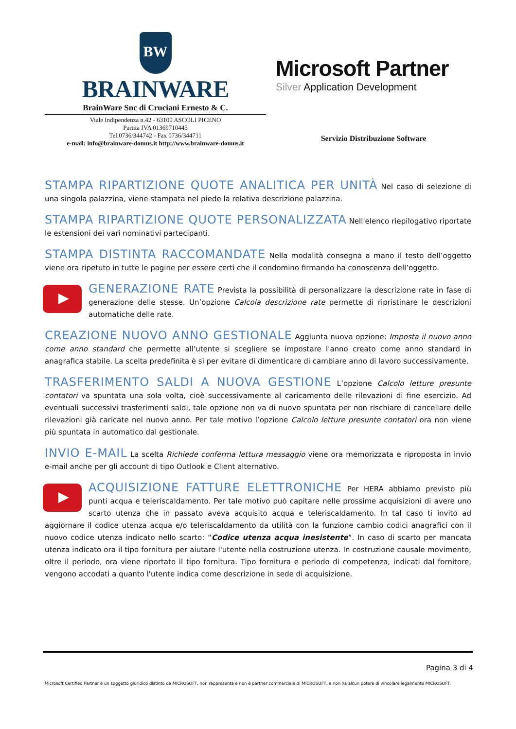BW
BRAINWARE
BrainWare Snc di Cruciani Ernesto & C.
Viale Indipendenza n.42 - 63100 ASCOLI PICENO
Partita IVA 01369710445
Tel.0736/344742 - Fax 0736/344711
e-mail: info@brainware-domus.it http://www.brainware-domus.it
Microsoft Partner
Silver Application Development
Servizio Distribuzione Software
STAMPA RIPARTIZIONE QUOTE ANALITICA PER UNITÀ
Nel caso di selezione di una singola palazzina, viene stampata nel piede la relativa descrizione palazzina.
STAMPA RIPARTIZIONE QUOTE PERSONALIZZATA
Nell'elenco riepilogativo riportate le estensioni dei vari nominativi partecipanti.
STAMPA DISTINTA RACCOMANDATE
Nella modalità consegna a mano il testo dell’oggetto viene ora ripetuto in tutte le pagine per essere certi che il condomino firmando ha conoscenza dell’oggetto.
GENERAZIONE RATE
Prevista la possibilità di personalizzare la descrizione rate in fase di generazione delle stesse. Un’opzione Calcola descrizione rate permette di ripristinare le descrizioni automatiche delle rate.
CREAZIONE NUOVO ANNO GESTIONALE
Aggiunta nuova opzione: Imposta il nuovo anno come anno standard che permette all'utente si scegliere se impostare l'anno creato come anno standard in anagrafica stabile. La scelta predefinita è sì per evitare di dimenticare di cambiare anno di lavoro successivamente.
TRASFERIMENTO SALDI A NUOVA GESTIONE
L’opzione Calcolo letture presunte contatori va spuntata una sola volta, cioè successivamente al caricamento delle rilevazioni di fine esercizio. Ad eventuali successivi trasferimenti saldi, tale opzione non va di nuovo spuntata per non rischiare di cancellare delle rilevazioni già caricate nel nuovo anno. Per tale motivo l’opzione Calcolo letture presunte contatori ora non viene più spuntata in automatico dal gestionale.
INVIO E-MAIL
La scelta Richiede conferma lettura messaggio viene ora memorizzata e riproposta in invio e-mail anche per gli account di tipo Outlook e Client alternativo.
ACQUISIZIONE FATTURE ELETTRONICHE
Per HERA abbiamo previsto più punti acqua e teleriscaldamento. Per tale motivo può capitare nelle prossime acquisizioni di avere uno scarto utenza che in passato aveva acquisito acqua e teleriscaldamento. In tal caso ti invito ad aggiornare il codice utenza acqua e/o teleriscaldamento da utilità con la funzione cambio codici anagrafici con il nuovo codice utenza indicato nello scarto: “Codice utenza acqua inesistente“. In caso di scarto per mancata utenza indicato ora il tipo fornitura per aiutare l'utente nella costruzione utenza. In costruzione causale movimento, oltre il periodo, ora viene riportato il tipo fornitura. Tipo fornitura e periodo di competenza, indicati dal fornitore, vengono accodati a quanto l'utente indica come descrizione in sede di acquisizione.
Pagina 3 di 4
Microsoft Certified Partner è un soggetto giuridico distinto da MICROSOFT, non rappresenta e non è partner commerciale di MICROSOFT, e non ha alcun potere di vincolare legalmente MICROSOFT.